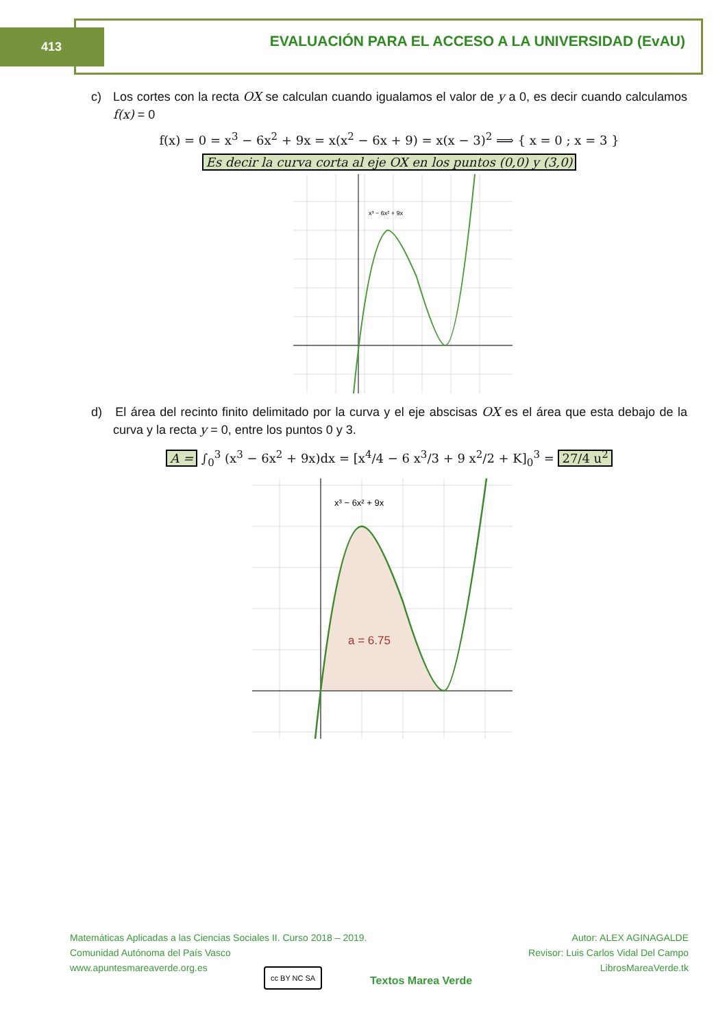413 EVALUACIÓN PARA EL ACCESO A LA UNIVERSIDAD (EvAU)
c) Los cortes con la recta OX se calculan cuando igualamos el valor de y a 0, es decir cuando calculamos f(x) = 0
f(x) = 0 = x<sup>3</sup> − 6x<sup>2</sup> + 9x = x(x<sup>2</sup> − 6x + 9) = x(x − 3)<sup>2</sup> ⟹ { x = 0 ; x = 3 }
Es decir la curva corta al eje OX en los puntos (0,0) y (3,0)
x³ − 6x² + 9x
d) El área del recinto finito delimitado por la curva y el eje abscisas OX es el área que esta debajo de la curva y la recta y = 0, entre los puntos 0 y 3.
A = ∫<sub>0</sub><sup>3</sup> (x<sup>3</sup> − 6x<sup>2</sup> + 9x)dx = [x<sup>4</sup>/4 − 6 x<sup>3</sup>/3 + 9 x<sup>2</sup>/2 + K]<sub>0</sub><sup>3</sup> = 27/4 u<sup>2</sup>
x³ − 6x² + 9x
a = 6.75
Matemáticas Aplicadas a las Ciencias Sociales II. Curso 2018 – 2019.
Comunidad Autónoma del País Vasco
www.apuntesmareaverde.org.es
cc BY NC SA
Textos Marea Verde
Autor: ALEX AGINAGALDE
Revisor: Luis Carlos Vidal Del Campo
LibrosMareaVerde.tk